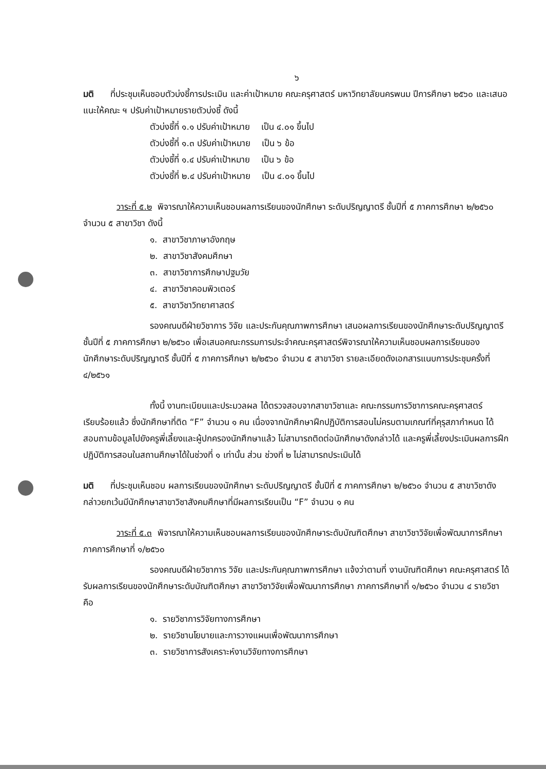๖
มติ ที่ประชุมเห็นชอบตัวบ่งชี้การประเมิน และค่าเป้าหมาย คณะครุศาสตร์ มหาวิทยาลัยนครพนม ปีการศึกษา ๒๕๖๐ และเสนอแนะให้คณะ ฯ ปรับค่าเป้าหมายรายตัวบ่งชี้ ดังนี้
ตัวบ่งชี้ที่ ๑.๑ ปรับค่าเป้าหมาย เป็น ๔.๐๑ ขึ้นไป
ตัวบ่งชี้ที่ ๑.๓ ปรับค่าเป้าหมาย เป็น ๖ ข้อ
ตัวบ่งชี้ที่ ๑.๔ ปรับค่าเป้าหมาย เป็น ๖ ข้อ
ตัวบ่งชี้ที่ ๒.๔ ปรับค่าเป้าหมาย เป็น ๔.๐๑ ขึ้นไป
วาระที่ ๕.๒ พิจารณาให้ความเห็นชอบผลการเรียนของนักศึกษา ระดับปริญญาตรี ชั้นปีที่ ๕ ภาคการศึกษา ๒/๒๕๖๐ จำนวน ๕ สาขาวิชา ดังนี้
๑. สาขาวิชาภาษาอังกฤษ
๒. สาขาวิชาสังคมศึกษา
๓. สาขาวิชาการศึกษาปฐมวัย
๔. สาขาวิชาคอมพิวเตอร์
๕. สาขาวิชาวิทยาศาสตร์
รองคณบดีฝ่ายวิชาการ วิจัย และประกันคุณภาพการศึกษา เสนอผลการเรียนของนักศึกษาระดับปริญญาตรี ชั้นปีที่ ๕ ภาคการศึกษา ๒/๒๕๖๐ เพื่อเสนอคณะกรรมการประจำคณะครุศาสตร์พิจารณาให้ความเห็นชอบผลการเรียนของนักศึกษาระดับปริญญาตรี ชั้นปีที่ ๕ ภาคการศึกษา ๒/๒๕๖๐ จำนวน ๕ สาขาวิชา รายละเอียดดังเอกสารแนบการประชุมครั้งที่ ๔/๒๕๖๑
ทั้งนี้ งานทะเบียนและประมวลผล ได้ตรวจสอบจากสาขาวิชาและ คณะกรรมการวิชาการคณะครุศาสตร์เรียบร้อยแล้ว ซึ่งนักศึกษาที่ติด “F” จำนวน ๑ คน เนื่องจากนักศึกษาฝึกปฏิบัติการสอนไม่ครบตามเกณฑ์ที่คุรุสภากำหนด ได้สอบถามข้อมูลไปยังครูพี่เลี้ยงและผู้ปกครองนักศึกษาแล้ว ไม่สามารถติดต่อนักศึกษาดังกล่าวได้ และครูพี่เลี้ยงประเมินผลการฝึกปฏิบัติการสอนในสถานศึกษาได้ในช่วงที่ ๑ เท่านั้น ส่วน ช่วงที่ ๒ ไม่สามารถประเมินได้
มติ ที่ประชุมเห็นชอบ ผลการเรียนของนักศึกษา ระดับปริญญาตรี ชั้นปีที่ ๕ ภาคการศึกษา ๒/๒๕๖๐ จำนวน ๕ สาขาวิชาดังกล่าวยกเว้นมีนักศึกษาสาขาวิชาสังคมศึกษาที่มีผลการเรียนเป็น “F” จำนวน ๑ คน
วาระที่ ๕.๓ พิจารณาให้ความเห็นชอบผลการเรียนของนักศึกษาระดับบัณฑิตศึกษา สาขาวิชาวิจัยเพื่อพัฒนาการศึกษา ภาคการศึกษาที่ ๑/๒๕๖๐
รองคณบดีฝ่ายวิชาการ วิจัย และประกันคุณภาพการศึกษา แจ้งว่าตามที่ งานบัณฑิตศึกษา คณะครุศาสตร์ ได้รับผลการเรียนของนักศึกษาระดับบัณฑิตศึกษา สาขาวิชาวิจัยเพื่อพัฒนาการศึกษา ภาคการศึกษาที่ ๑/๒๕๖๐ จำนวน ๔ รายวิชา คือ
๑. รายวิชาการวิจัยทางการศึกษา
๒. รายวิชานโยบายและการวางแผนเพื่อพัฒนาการศึกษา
๓. รายวิชาการสังเคราะห์งานวิจัยทางการศึกษา